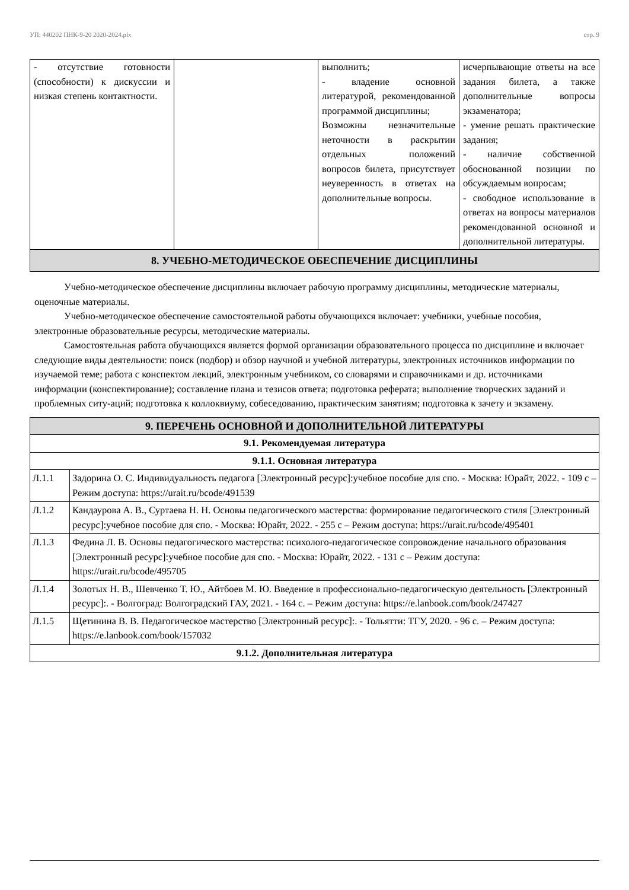УП: 440202 ПНК-9-20 2020-2024.plx стр. 9
| - отсутствие готовности (способности) к дискуссии и низкая степень контактности. | | выполнить; - владение основной литературой, рекомендованной программой дисциплины; Возможны незначительные неточности в раскрытии отдельных положений вопросов билета, присутствует неуверенность в ответах на дополнительные вопросы. | исчерпывающие ответы на все задания билета, а также дополнительные вопросы экзаменатора; - умение решать практические задания; - наличие собственной обоснованной позиции по обсуждаемым вопросам; - свободное использование в ответах на вопросы материалов рекомендованной основной и дополнительной литературы. |
| 8. УЧЕБНО-МЕТОДИЧЕСКОЕ ОБЕСПЕЧЕНИЕ ДИСЦИПЛИНЫ | | | |
Учебно-методическое обеспечение дисциплины включает рабочую программу дисциплины, методические материалы, оценочные материалы.
Учебно-методическое обеспечение самостоятельной работы обучающихся включает: учебники, учебные пособия, электронные образовательные ресурсы, методические материалы.
Самостоятельная работа обучающихся является формой организации образовательного процесса по дисциплине и включает следующие виды деятельности: поиск (подбор) и обзор научной и учебной литературы, электронных источников информации по изучаемой теме; работа с конспектом лекций, электронным учебником, со словарями и справочниками и др. источниками информации (конспектирование); составление плана и тезисов ответа; подготовка реферата; выполнение творческих заданий и проблемных ситу-аций; подготовка к коллоквиуму, собеседованию, практическим занятиям; подготовка к зачету и экзамену.
| 9. ПЕРЕЧЕНЬ ОСНОВНОЙ И ДОПОЛНИТЕЛЬНОЙ ЛИТЕРАТУРЫ | |
| 9.1. Рекомендуемая литература | |
| 9.1.1. Основная литература | |
| Л.1.1 | Задорина О. С. Индивидуальность педагога [Электронный ресурс]:учебное пособие для спо. - Москва: Юрайт, 2022. - 109 с – Режим доступа: https://urait.ru/bcode/491539 |
| Л.1.2 | Кандаурова А. В., Суртаева Н. Н. Основы педагогического мастерства: формирование педагогического стиля [Электронный ресурс]:учебное пособие для спо. - Москва: Юрайт, 2022. - 255 с – Режим доступа: https://urait.ru/bcode/495401 |
| Л.1.3 | Федина Л. В. Основы педагогического мастерства: психолого-педагогическое сопровождение начального образования [Электронный ресурс]:учебное пособие для спо. - Москва: Юрайт, 2022. - 131 с – Режим доступа: https://urait.ru/bcode/495705 |
| Л.1.4 | Золотых Н. В., Шевченко Т. Ю., Айтбоев М. Ю. Введение в профессионально-педагогическую деятельность [Электронный ресурс]:. - Волгоград: Волгоградский ГАУ, 2021. - 164 с. – Режим доступа: https://e.lanbook.com/book/247427 |
| Л.1.5 | Щетинина В. В. Педагогическое мастерство [Электронный ресурс]:. - Тольятти: ТГУ, 2020. - 96 с. – Режим доступа: https://e.lanbook.com/book/157032 |
| 9.1.2. Дополнительная литература | |